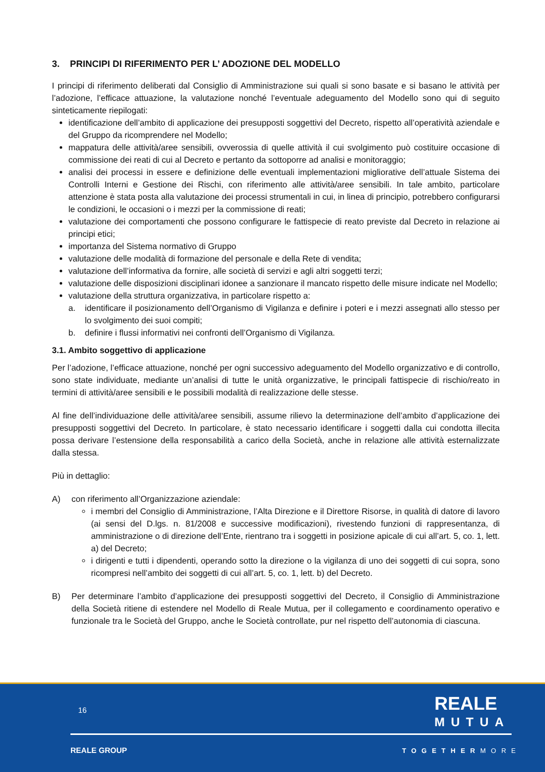3. PRINCIPI DI RIFERIMENTO PER L’ ADOZIONE DEL MODELLO
I principi di riferimento deliberati dal Consiglio di Amministrazione sui quali si sono basate e si basano le attività per l’adozione, l’efficace attuazione, la valutazione nonché l’eventuale adeguamento del Modello sono qui di seguito sinteticamente riepilogati:
identificazione dell’ambito di applicazione dei presupposti soggettivi del Decreto, rispetto all’operatività aziendale e del Gruppo da ricomprendere nel Modello;
mappatura delle attività/aree sensibili, ovverossia di quelle attività il cui svolgimento può costituire occasione di commissione dei reati di cui al Decreto e pertanto da sottoporre ad analisi e monitoraggio;
analisi dei processi in essere e definizione delle eventuali implementazioni migliorative dell’attuale Sistema dei Controlli Interni e Gestione dei Rischi, con riferimento alle attività/aree sensibili. In tale ambito, particolare attenzione è stata posta alla valutazione dei processi strumentali in cui, in linea di principio, potrebbero configurarsi le condizioni, le occasioni o i mezzi per la commissione di reati;
valutazione dei comportamenti che possono configurare le fattispecie di reato previste dal Decreto in relazione ai principi etici;
importanza del Sistema normativo di Gruppo
valutazione delle modalità di formazione del personale e della Rete di vendita;
valutazione dell’informativa da fornire, alle società di servizi e agli altri soggetti terzi;
valutazione delle disposizioni disciplinari idonee a sanzionare il mancato rispetto delle misure indicate nel Modello;
valutazione della struttura organizzativa, in particolare rispetto a:
a. identificare il posizionamento dell’Organismo di Vigilanza e definire i poteri e i mezzi assegnati allo stesso per lo svolgimento dei suoi compiti;
b. definire i flussi informativi nei confronti dell’Organismo di Vigilanza.
3.1. Ambito soggettivo di applicazione
Per l’adozione, l’efficace attuazione, nonché per ogni successivo adeguamento del Modello organizzativo e di controllo, sono state individuate, mediante un’analisi di tutte le unità organizzative, le principali fattispecie di rischio/reato in termini di attività/aree sensibili e le possibili modalità di realizzazione delle stesse.
Al fine dell’individuazione delle attività/aree sensibili, assume rilievo la determinazione dell’ambito d’applicazione dei presupposti soggettivi del Decreto. In particolare, è stato necessario identificare i soggetti dalla cui condotta illecita possa derivare l’estensione della responsabilità a carico della Società, anche in relazione alle attività esternalizzate dalla stessa.
Più in dettaglio:
A) con riferimento all’Organizzazione aziendale:
i membri del Consiglio di Amministrazione, l’Alta Direzione e il Direttore Risorse, in qualità di datore di lavoro (ai sensi del D.lgs. n. 81/2008 e successive modificazioni), rivestendo funzioni di rappresentanza, di amministrazione o di direzione dell’Ente, rientrano tra i soggetti in posizione apicale di cui all’art. 5, co. 1, lett. a) del Decreto;
i dirigenti e tutti i dipendenti, operando sotto la direzione o la vigilanza di uno dei soggetti di cui sopra, sono ricompresi nell’ambito dei soggetti di cui all’art. 5, co. 1, lett. b) del Decreto.
B) Per determinare l’ambito d’applicazione dei presupposti soggettivi del Decreto, il Consiglio di Amministrazione della Società ritiene di estendere nel Modello di Reale Mutua, per il collegamento e coordinamento operativo e funzionale tra le Società del Gruppo, anche le Società controllate, pur nel rispetto dell’autonomia di ciascuna.
16
REALE
MUTUA
REALE GROUP TOGETHERMORE